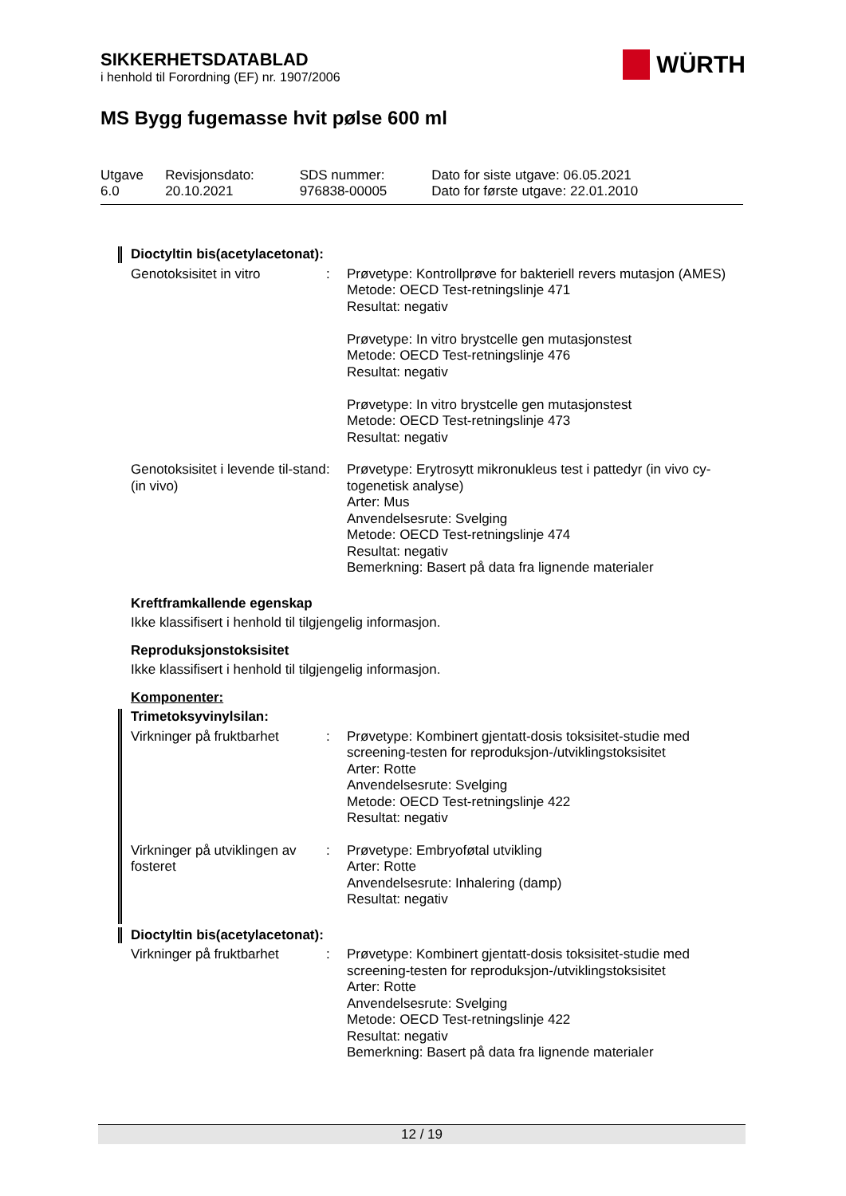SIKKERHETSDATABLAD
i henhold til Forordning (EF) nr. 1907/2006
WÜRTH
MS Bygg fugemasse hvit pølse 600 ml
| Utgave 6.0 | Revisjonsdato: 20.10.2021 | SDS nummer: 976838-00005 | Dato for siste utgave: 06.05.2021 Dato for første utgave: 22.01.2010 |
Dioctyltin bis(acetylacetonat):
| Genotoksisitet in vitro | : | Prøvetype: Kontrollprøve for bakteriell revers mutasjon (AMES) Metode: OECD Test-retningslinje 471 Resultat: negativ Prøvetype: In vitro brystcelle gen mutasjonstest Metode: OECD Test-retningslinje 476 Resultat: negativ Prøvetype: In vitro brystcelle gen mutasjonstest Metode: OECD Test-retningslinje 473 Resultat: negativ |
| Genotoksisitet i levende til-stand (in vivo) | : | Prøvetype: Erytrosytt mikronukleus test i pattedyr (in vivo cy-togenetisk analyse) Arter: Mus Anvendelsesrute: Svelging Metode: OECD Test-retningslinje 474 Resultat: negativ Bemerkning: Basert på data fra lignende materialer |
Kreftframkallende egenskap
Ikke klassifisert i henhold til tilgjengelig informasjon.
Reproduksjonstoksisitet
Ikke klassifisert i henhold til tilgjengelig informasjon.
Komponenter:
Trimetoksyvinylsilan:
| Virkninger på fruktbarhet | : | Prøvetype: Kombinert gjentatt-dosis toksisitet-studie med screening-testen for reproduksjon-/utviklingstoksisitet Arter: Rotte Anvendelsesrute: Svelging Metode: OECD Test-retningslinje 422 Resultat: negativ |
| Virkninger på utviklingen av fosteret | : | Prøvetype: Embryoføtal utvikling Arter: Rotte Anvendelsesrute: Inhalering (damp) Resultat: negativ |
Dioctyltin bis(acetylacetonat):
| Virkninger på fruktbarhet | : | Prøvetype: Kombinert gjentatt-dosis toksisitet-studie med screening-testen for reproduksjon-/utviklingstoksisitet Arter: Rotte Anvendelsesrute: Svelging Metode: OECD Test-retningslinje 422 Resultat: negativ Bemerkning: Basert på data fra lignende materialer |
12 / 19